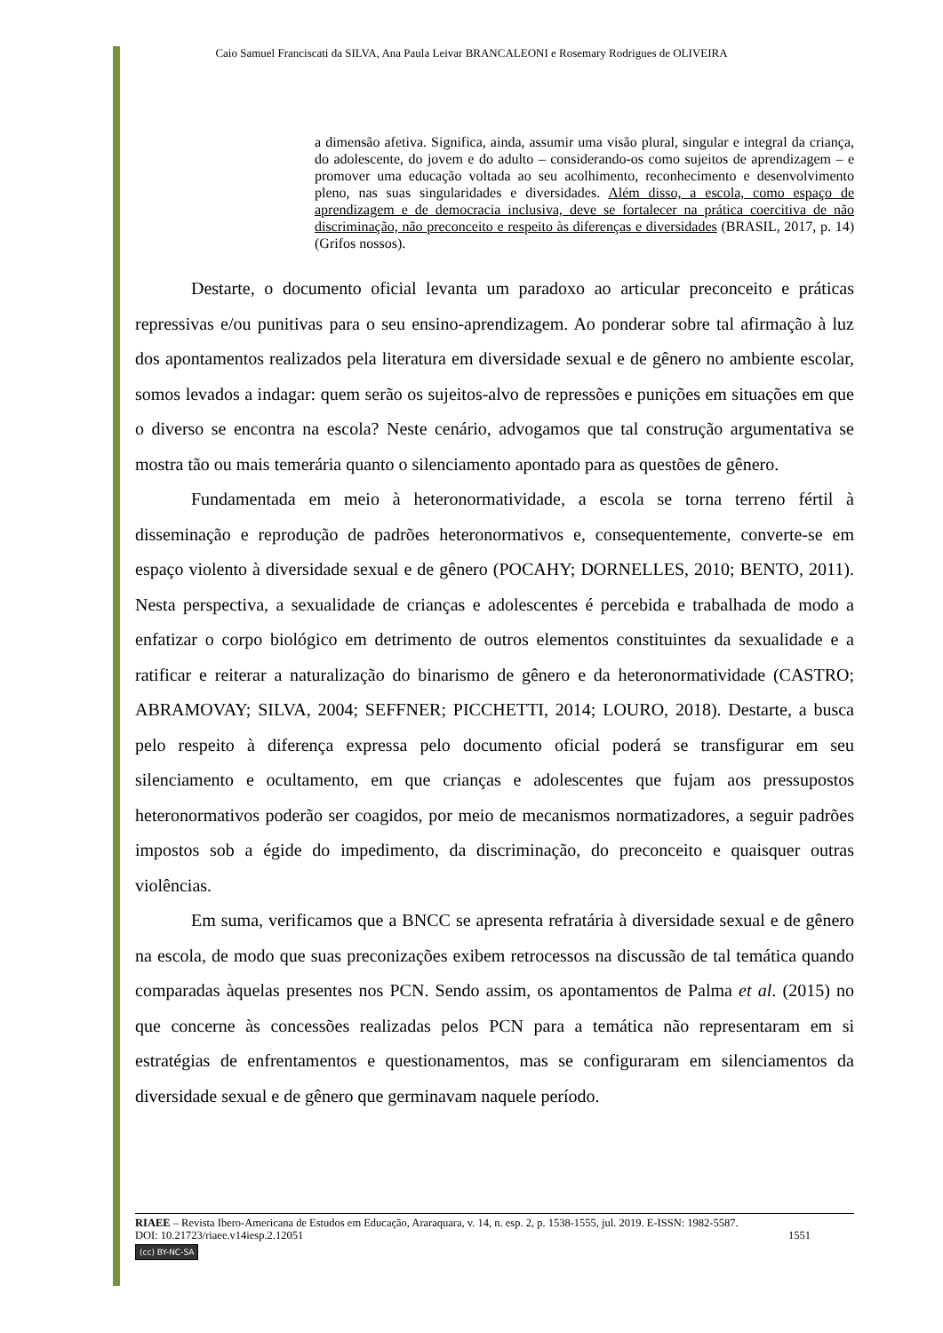Caio Samuel Franciscati da SILVA, Ana Paula Leivar BRANCALEONI e Rosemary Rodrigues de OLIVEIRA
a dimensão afetiva. Significa, ainda, assumir uma visão plural, singular e integral da criança, do adolescente, do jovem e do adulto – considerando-os como sujeitos de aprendizagem – e promover uma educação voltada ao seu acolhimento, reconhecimento e desenvolvimento pleno, nas suas singularidades e diversidades. Além disso, a escola, como espaço de aprendizagem e de democracia inclusiva, deve se fortalecer na prática coercitiva de não discriminação, não preconceito e respeito às diferenças e diversidades (BRASIL, 2017, p. 14) (Grifos nossos).
Destarte, o documento oficial levanta um paradoxo ao articular preconceito e práticas repressivas e/ou punitivas para o seu ensino-aprendizagem. Ao ponderar sobre tal afirmação à luz dos apontamentos realizados pela literatura em diversidade sexual e de gênero no ambiente escolar, somos levados a indagar: quem serão os sujeitos-alvo de repressões e punições em situações em que o diverso se encontra na escola? Neste cenário, advogamos que tal construção argumentativa se mostra tão ou mais temerária quanto o silenciamento apontado para as questões de gênero.
Fundamentada em meio à heteronormatividade, a escola se torna terreno fértil à disseminação e reprodução de padrões heteronormativos e, consequentemente, converte-se em espaço violento à diversidade sexual e de gênero (POCAHY; DORNELLES, 2010; BENTO, 2011). Nesta perspectiva, a sexualidade de crianças e adolescentes é percebida e trabalhada de modo a enfatizar o corpo biológico em detrimento de outros elementos constituintes da sexualidade e a ratificar e reiterar a naturalização do binarismo de gênero e da heteronormatividade (CASTRO; ABRAMOVAY; SILVA, 2004; SEFFNER; PICCHETTI, 2014; LOURO, 2018). Destarte, a busca pelo respeito à diferença expressa pelo documento oficial poderá se transfigurar em seu silenciamento e ocultamento, em que crianças e adolescentes que fujam aos pressupostos heteronormativos poderão ser coagidos, por meio de mecanismos normatizadores, a seguir padrões impostos sob a égide do impedimento, da discriminação, do preconceito e quaisquer outras violências.
Em suma, verificamos que a BNCC se apresenta refratária à diversidade sexual e de gênero na escola, de modo que suas preconizações exibem retrocessos na discussão de tal temática quando comparadas àquelas presentes nos PCN. Sendo assim, os apontamentos de Palma et al. (2015) no que concerne às concessões realizadas pelos PCN para a temática não representaram em si estratégias de enfrentamentos e questionamentos, mas se configuraram em silenciamentos da diversidade sexual e de gênero que germinavam naquele período.
RIAEE – Revista Ibero-Americana de Estudos em Educação, Araraquara, v. 14, n. esp. 2, p. 1538-1555, jul. 2019. E-ISSN: 1982-5587.
DOI: 10.21723/riaee.v14iesp.2.12051 1551
(cc) BY-NC-SA